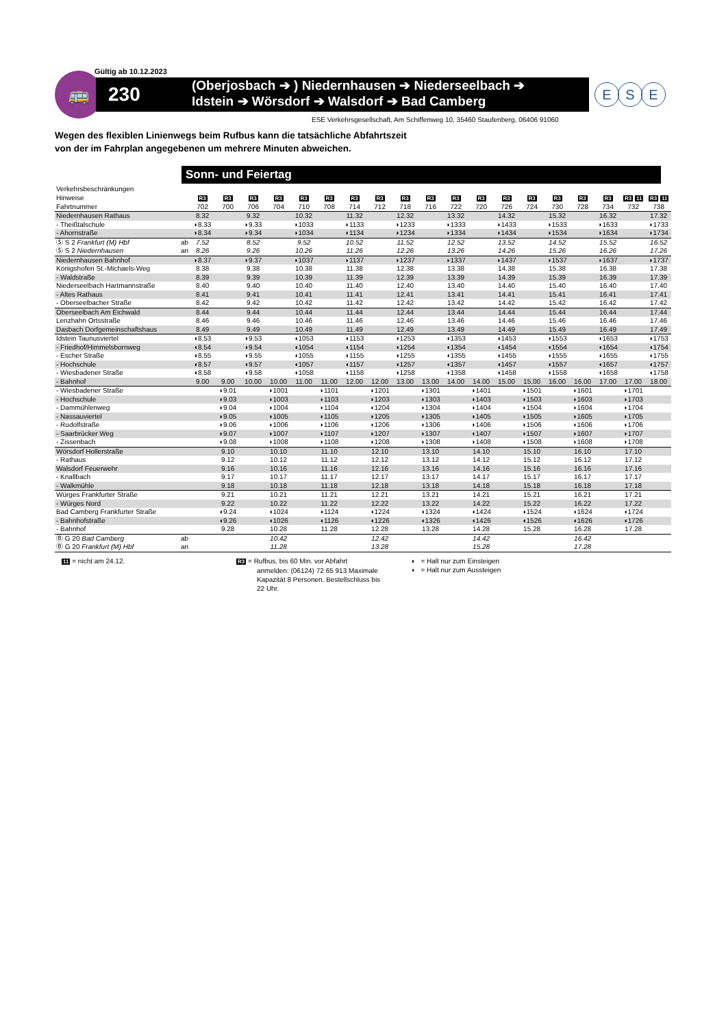Gültig ab 10.12.2023
🚌
230
(Oberjosbach ➔ ) Niedernhausen ➔ Niederseelbach ➔
Idstein ➔ Wörsdorf ➔ Walsdorf ➔ Bad Camberg
E S E
ESE Verkehrsgesellschaft, Am Schiffenweg 10, 35460 Staufenberg, 06406 91060
Wegen des flexiblen Linienwegs beim Rufbus kann die tatsächliche Abfahrtszeit
von der im Fahrplan angegebenen um mehrere Minuten abweichen.
Sonn- und Feiertag
| Verkehrsbeschränkungen | | | | | | | | | | | | | | | | | | | | |
| Hinweise | | R3 | R3 | R3 | R3 | R3 | R3 | R3 | R3 | R3 | R3 | R3 | R3 | R3 | R3 | R3 | R3 | R3 | R3 11 | R3 11 |
| Fahrtnummer | | 702 | 700 | 706 | 704 | 710 | 708 | 714 | 712 | 718 | 716 | 722 | 720 | 726 | 724 | 730 | 728 | 734 | 732 | 738 |
| Niedernhausen Rathaus | | 8.32 | | 9.32 | | 10.32 | | 11.32 | | 12.32 | | 13.32 | | 14.32 | | 15.32 | | 16.32 | | 17.32 |
| - Theißtalschule | | ◗8.33 | | ◗9.33 | | ◗1033 | | ◗1133 | | ◗1233 | | ◗1333 | | ◗1433 | | ◗1533 | | ◗1633 | | ◗1733 |
| - Ahornstraße | | ◗8.34 | | ◗9.34 | | ◗1034 | | ◗1134 | | ◗1234 | | ◗1334 | | ◗1434 | | ◗1534 | | ◗1634 | | ◗1734 |
| Ⓢ S 2 Frankfurt (M) Hbf | ab | 7.52 | | 8.52 | | 9.52 | | 10.52 | | 11.52 | | 12.52 | | 13.52 | | 14.52 | | 15.52 | | 16.52 |
| Ⓢ S 2 Niedernhausen | an | 8.26 | | 9.26 | | 10.26 | | 11.26 | | 12.26 | | 13.26 | | 14.26 | | 15.26 | | 16.26 | | 17.26 |
| Niedernhausen Bahnhof | | ◗8.37 | | ◗9.37 | | ◗1037 | | ◗1137 | | ◗1237 | | ◗1337 | | ◗1437 | | ◗1537 | | ◗1637 | | ◗1737 |
| Königshofen St.-Michaels-Weg | | 8.38 | | 9.38 | | 10.38 | | 11.38 | | 12.38 | | 13.38 | | 14.38 | | 15.38 | | 16.38 | | 17.38 |
| - Waldstraße | | 8.39 | | 9.39 | | 10.39 | | 11.39 | | 12.39 | | 13.39 | | 14.39 | | 15.39 | | 16.39 | | 17.39 |
| Niederseelbach Hartmannstraße | | 8.40 | | 9.40 | | 10.40 | | 11.40 | | 12.40 | | 13.40 | | 14.40 | | 15.40 | | 16.40 | | 17.40 |
| - Altes Rathaus | | 8.41 | | 9.41 | | 10.41 | | 11.41 | | 12.41 | | 13.41 | | 14.41 | | 15.41 | | 16.41 | | 17.41 |
| - Oberseelbacher Straße | | 8.42 | | 9.42 | | 10.42 | | 11.42 | | 12.42 | | 13.42 | | 14.42 | | 15.42 | | 16.42 | | 17.42 |
| Oberseelbach Am Eichwald | | 8.44 | | 9.44 | | 10.44 | | 11.44 | | 12.44 | | 13.44 | | 14.44 | | 15.44 | | 16.44 | | 17.44 |
| Lenzhahn Ortsstraße | | 8.46 | | 9.46 | | 10.46 | | 11.46 | | 12.46 | | 13.46 | | 14.46 | | 15.46 | | 16.46 | | 17.46 |
| Dasbach Dorfgemeinschaftshaus | | 8.49 | | 9.49 | | 10.49 | | 11.49 | | 12.49 | | 13.49 | | 14.49 | | 15.49 | | 16.49 | | 17.49 |
| Idstein Taunusviertel | | ◖8.53 | | ◖9.53 | | ◖1053 | | ◖1153 | | ◖1253 | | ◖1353 | | ◖1453 | | ◖1553 | | ◖1653 | | ◖1753 |
| - Friedhof/Himmelsbornweg | | ◖8.54 | | ◖9.54 | | ◖1054 | | ◖1154 | | ◖1254 | | ◖1354 | | ◖1454 | | ◖1554 | | ◖1654 | | ◖1754 |
| - Escher Straße | | ◖8.55 | | ◖9.55 | | ◖1055 | | ◖1155 | | ◖1255 | | ◖1355 | | ◖1455 | | ◖1555 | | ◖1655 | | ◖1755 |
| - Hochschule | | ◖8.57 | | ◖9.57 | | ◖1057 | | ◖1157 | | ◖1257 | | ◖1357 | | ◖1457 | | ◖1557 | | ◖1657 | | ◖1757 |
| - Wiesbadener Straße | | ◖8.58 | | ◖9.58 | | ◖1058 | | ◖1158 | | ◖1258 | | ◖1358 | | ◖1458 | | ◖1558 | | ◖1658 | | ◖1758 |
| - Bahnhof | | 9.00 | 9.00 | 10.00 | 10.00 | 11.00 | 11.00 | 12.00 | 12.00 | 13.00 | 13.00 | 14.00 | 14.00 | 15.00 | 15.00 | 16.00 | 16.00 | 17.00 | 17.00 | 18.00 |
| - Wiesbadener Straße | | | ◗9.01 | | ◗1001 | | ◗1101 | | ◗1201 | | ◗1301 | | ◗1401 | | ◗1501 | | ◗1601 | | ◗1701 | |
| - Hochschule | | | ◗9.03 | | ◗1003 | | ◗1103 | | ◗1203 | | ◗1303 | | ◗1403 | | ◗1503 | | ◗1603 | | ◗1703 | |
| - Dammühlenweg | | | ◗9.04 | | ◗1004 | | ◗1104 | | ◗1204 | | ◗1304 | | ◗1404 | | ◗1504 | | ◗1604 | | ◗1704 | |
| - Nassauviertel | | | ◗9.05 | | ◗1005 | | ◗1105 | | ◗1205 | | ◗1305 | | ◗1405 | | ◗1505 | | ◗1605 | | ◗1705 | |
| - Rudolfstraße | | | ◗9.06 | | ◗1006 | | ◗1106 | | ◗1206 | | ◗1306 | | ◗1406 | | ◗1506 | | ◗1606 | | ◗1706 | |
| - Saarbrücker Weg | | | ◗9.07 | | ◗1007 | | ◗1107 | | ◗1207 | | ◗1307 | | ◗1407 | | ◗1507 | | ◗1607 | | ◗1707 | |
| - Zissenbach | | | ◗9.08 | | ◗1008 | | ◗1108 | | ◗1208 | | ◗1308 | | ◗1408 | | ◗1508 | | ◗1608 | | ◗1708 | |
| Wörsdorf Hollerstraße | | | 9.10 | | 10.10 | | 11.10 | | 12.10 | | 13.10 | | 14.10 | | 15.10 | | 16.10 | | 17.10 | |
| - Rathaus | | | 9.12 | | 10.12 | | 11.12 | | 12.12 | | 13.12 | | 14.12 | | 15.12 | | 16.12 | | 17.12 | |
| Walsdorf Feuerwehr | | | 9.16 | | 10.16 | | 11.16 | | 12.16 | | 13.16 | | 14.16 | | 15.16 | | 16.16 | | 17.16 | |
| - Knallbach | | | 9.17 | | 10.17 | | 11.17 | | 12.17 | | 13.17 | | 14.17 | | 15.17 | | 16.17 | | 17.17 | |
| - Walkmühle | | | 9.18 | | 10.18 | | 11.18 | | 12.18 | | 13.18 | | 14.18 | | 15.18 | | 16.18 | | 17.18 | |
| Würges Frankfurter Straße | | | 9.21 | | 10.21 | | 11.21 | | 12.21 | | 13.21 | | 14.21 | | 15.21 | | 16.21 | | 17.21 | |
| - Würges Nord | | | 9.22 | | 10.22 | | 11.22 | | 12.22 | | 13.22 | | 14.22 | | 15.22 | | 16.22 | | 17.22 | |
| Bad Camberg Frankfurter Straße | | | ◖9.24 | | ◖1024 | | ◖1124 | | ◖1224 | | ◖1324 | | ◖1424 | | ◖1524 | | ◖1624 | | ◖1724 | |
| - Bahnhofstraße | | | ◖9.26 | | ◖1026 | | ◖1126 | | ◖1226 | | ◖1326 | | ◖1426 | | ◖1526 | | ◖1626 | | ◖1726 | |
| - Bahnhof | | | 9.28 | | 10.28 | | 11.28 | | 12.28 | | 13.28 | | 14.28 | | 15.28 | | 16.28 | | 17.28 | |
| Ⓑ G 20 Bad Camberg | ab | | | | 10.42 | | | | 12.42 | | | | 14.42 | | | | 16.42 | | | |
| Ⓑ G 20 Frankfurt (M) Hbf | an | | | | 11.28 | | | | 13.28 | | | | 15.28 | | | | 17.28 | | | |
11 = nicht am 24.12.
R3 = Rufbus, bis 60 Min. vor Abfahrt
anmelden: (06124) 72 65 913 Maximale
Kapazität 8 Personen. Bestellschluss bis
22 Uhr.
◗ = Halt nur zum Einsteigen
◖ = Halt nur zum Aussteigen